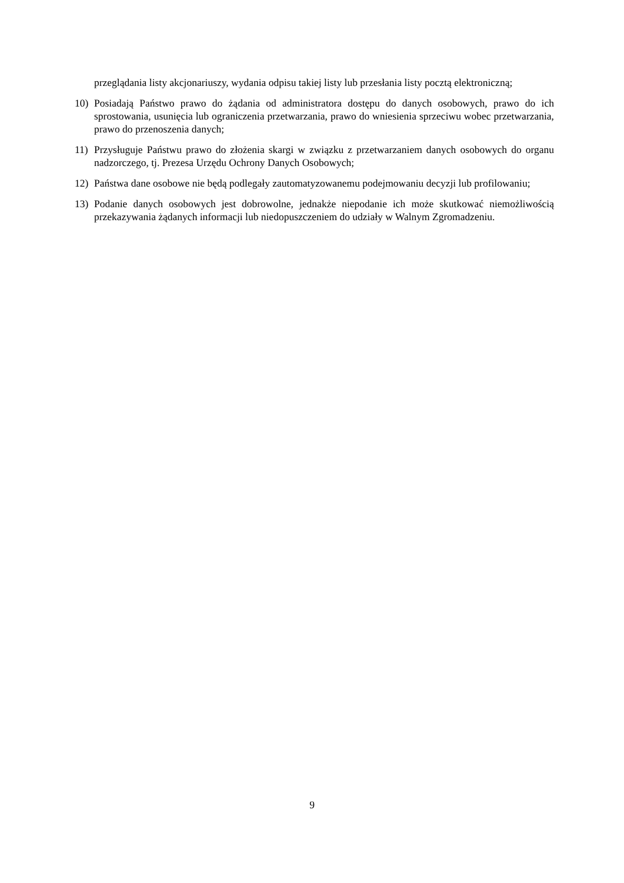przeglądania listy akcjonariuszy, wydania odpisu takiej listy lub przesłania listy pocztą elektroniczną;
10) Posiadają Państwo prawo do żądania od administratora dostępu do danych osobowych, prawo do ich sprostowania, usunięcia lub ograniczenia przetwarzania, prawo do wniesienia sprzeciwu wobec przetwarzania, prawo do przenoszenia danych;
11) Przysługuje Państwu prawo do złożenia skargi w związku z przetwarzaniem danych osobowych do organu nadzorczego, tj. Prezesa Urzędu Ochrony Danych Osobowych;
12) Państwa dane osobowe nie będą podlegały zautomatyzowanemu podejmowaniu decyzji lub profilowaniu;
13) Podanie danych osobowych jest dobrowolne, jednakże niepodanie ich może skutkować niemożliwością przekazywania żądanych informacji lub niedopuszczeniem do udziały w Walnym Zgromadzeniu.
9